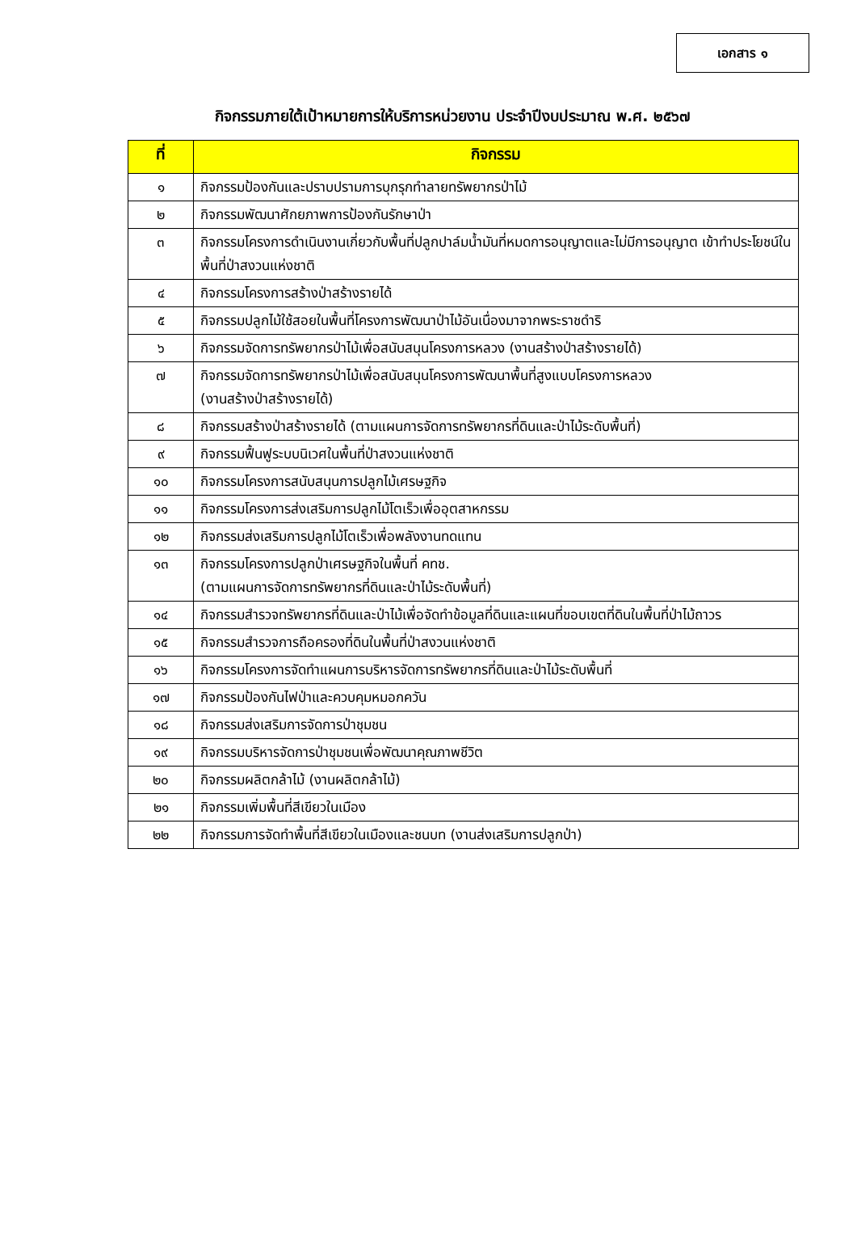เอกสาร ๑
กิจกรรมภายใต้เป้าหมายการให้บริการหน่วยงาน ประจำปีงบประมาณ พ.ศ. ๒๕๖๗
| ที่ | กิจกรรม |
| --- | --- |
| ๑ | กิจกรรมป้องกันและปราบปรามการบุกรุกทำลายทรัพยากรป่าไม้ |
| ๒ | กิจกรรมพัฒนาศักยภาพการป้องกันรักษาป่า |
| ๓ | กิจกรรมโครงการดำเนินงานเกี่ยวกับพื้นที่ปลูกปาล์มน้ำมันที่หมดการอนุญาตและไม่มีการอนุญาต เข้าทำประโยชน์ในพื้นที่ป่าสงวนแห่งชาติ |
| ๔ | กิจกรรมโครงการสร้างป่าสร้างรายได้ |
| ๕ | กิจกรรมปลูกไม้ใช้สอยในพื้นที่โครงการพัฒนาป่าไม้อันเนื่องมาจากพระราชดำริ |
| ๖ | กิจกรรมจัดการทรัพยากรป่าไม้เพื่อสนับสนุนโครงการหลวง (งานสร้างป่าสร้างรายได้) |
| ๗ | กิจกรรมจัดการทรัพยากรป่าไม้เพื่อสนับสนุนโครงการพัฒนาพื้นที่สูงแบบโครงการหลวง (งานสร้างป่าสร้างรายได้) |
| ๘ | กิจกรรมสร้างป่าสร้างรายได้ (ตามแผนการจัดการทรัพยากรที่ดินและป่าไม้ระดับพื้นที่) |
| ๙ | กิจกรรมฟื้นฟูระบบนิเวศในพื้นที่ป่าสงวนแห่งชาติ |
| ๑๐ | กิจกรรมโครงการสนับสนุนการปลูกไม้เศรษฐกิจ |
| ๑๑ | กิจกรรมโครงการส่งเสริมการปลูกไม้โตเร็วเพื่ออุตสาหกรรม |
| ๑๒ | กิจกรรมส่งเสริมการปลูกไม้โตเร็วเพื่อพลังงานทดแทน |
| ๑๓ | กิจกรรมโครงการปลูกป่าเศรษฐกิจในพื้นที่ คทช. (ตามแผนการจัดการทรัพยากรที่ดินและป่าไม้ระดับพื้นที่) |
| ๑๔ | กิจกรรมสำรวจทรัพยากรที่ดินและป่าไม้เพื่อจัดทำข้อมูลที่ดินและแผนที่ขอบเขตที่ดินในพื้นที่ป่าไม้ถาวร |
| ๑๕ | กิจกรรมสำรวจการถือครองที่ดินในพื้นที่ป่าสงวนแห่งชาติ |
| ๑๖ | กิจกรรมโครงการจัดทำแผนการบริหารจัดการทรัพยากรที่ดินและป่าไม้ระดับพื้นที่ |
| ๑๗ | กิจกรรมป้องกันไฟป่าและควบคุมหมอกควัน |
| ๑๘ | กิจกรรมส่งเสริมการจัดการป่าชุมชน |
| ๑๙ | กิจกรรมบริหารจัดการป่าชุมชนเพื่อพัฒนาคุณภาพชีวิต |
| ๒๐ | กิจกรรมผลิตกล้าไม้ (งานผลิตกล้าไม้) |
| ๒๑ | กิจกรรมเพิ่มพื้นที่สีเขียวในเมือง |
| ๒๒ | กิจกรรมการจัดทำพื้นที่สีเขียวในเมืองและชนบท (งานส่งเสริมการปลูกป่า) |